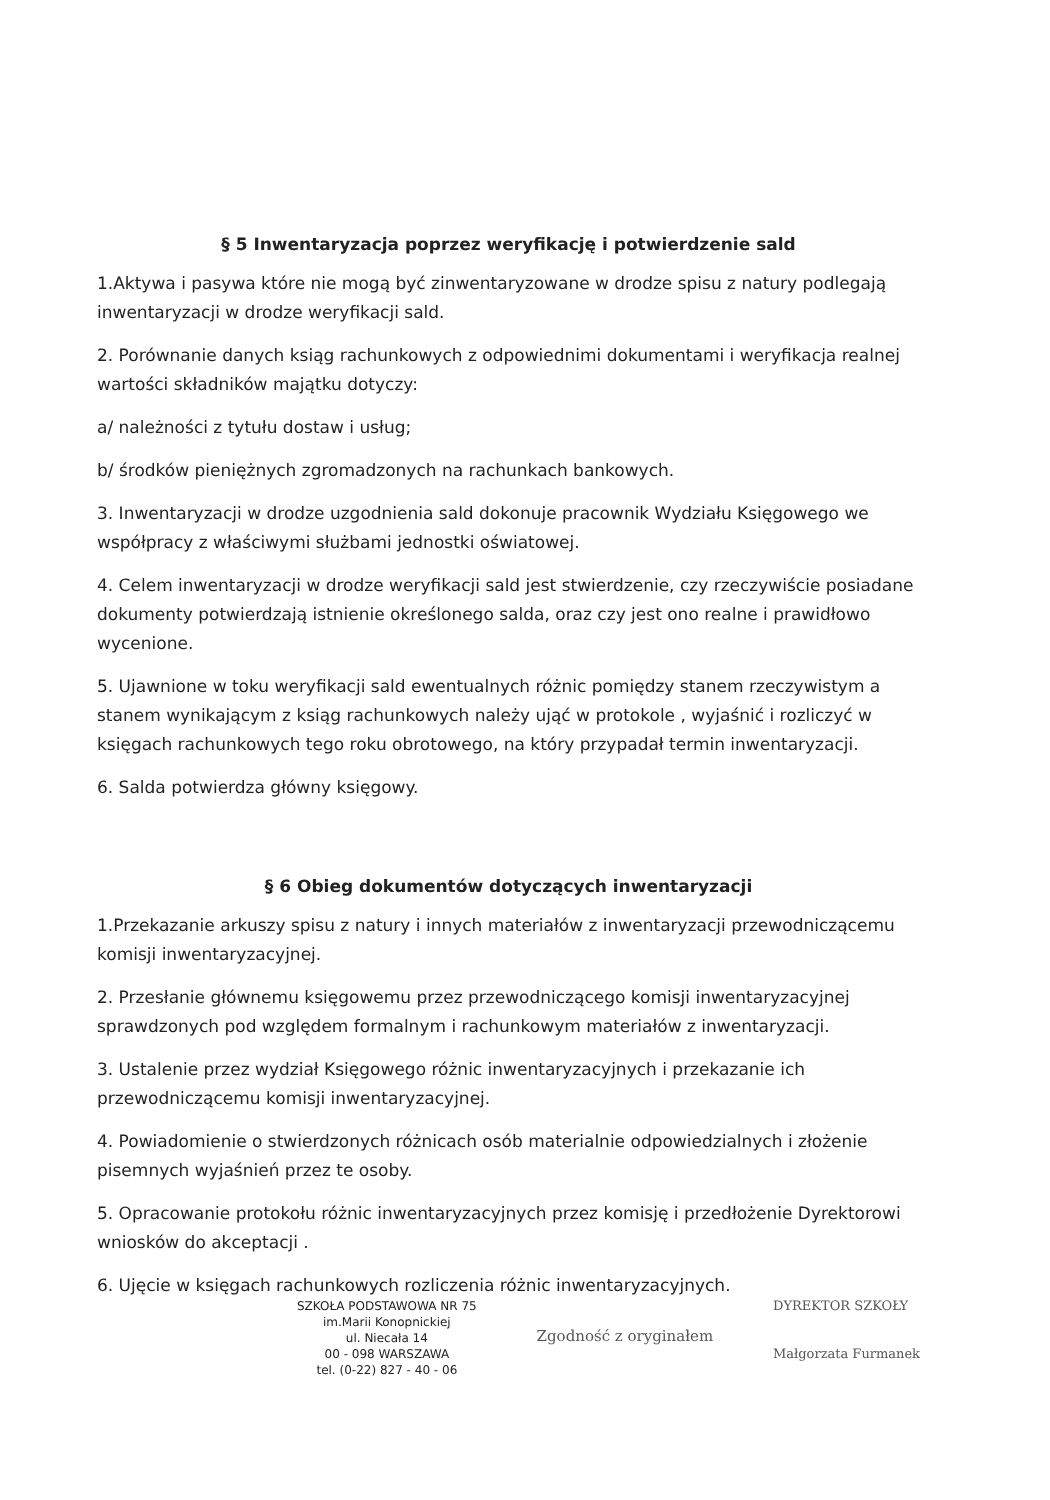§ 5 Inwentaryzacja poprzez weryfikację i potwierdzenie sald
1.Aktywa i pasywa które nie mogą być zinwentaryzowane w drodze spisu z natury podlegają inwentaryzacji w drodze weryfikacji sald.
2. Porównanie danych ksiąg rachunkowych z odpowiednimi dokumentami i weryfikacja realnej wartości składników majątku dotyczy:
a/ należności z tytułu dostaw i usług;
b/ środków pieniężnych zgromadzonych na rachunkach bankowych.
3. Inwentaryzacji w drodze uzgodnienia sald dokonuje pracownik Wydziału Księgowego we współpracy z właściwymi służbami jednostki oświatowej.
4. Celem inwentaryzacji w drodze weryfikacji sald jest stwierdzenie, czy rzeczywiście posiadane dokumenty potwierdzają istnienie określonego salda, oraz czy jest ono realne i prawidłowo wycenione.
5. Ujawnione w toku weryfikacji sald ewentualnych różnic pomiędzy stanem rzeczywistym a stanem wynikającym z ksiąg rachunkowych należy ująć w protokole , wyjaśnić i rozliczyć w księgach rachunkowych tego roku obrotowego, na który przypadał termin inwentaryzacji.
6. Salda potwierdza główny księgowy.
§ 6 Obieg dokumentów dotyczących inwentaryzacji
1.Przekazanie arkuszy spisu z natury i innych materiałów z inwentaryzacji przewodniczącemu komisji inwentaryzacyjnej.
2. Przesłanie głównemu księgowemu przez przewodniczącego komisji inwentaryzacyjnej sprawdzonych pod względem formalnym i rachunkowym materiałów z inwentaryzacji.
3. Ustalenie przez wydział Księgowego różnic inwentaryzacyjnych i przekazanie ich przewodniczącemu komisji inwentaryzacyjnej.
4. Powiadomienie o stwierdzonych różnicach osób materialnie odpowiedzialnych i złożenie pisemnych wyjaśnień przez te osoby.
5. Opracowanie protokołu różnic inwentaryzacyjnych przez komisję i przedłożenie Dyrektorowi wniosków do akceptacji .
6. Ujęcie w księgach rachunkowych rozliczenia różnic inwentaryzacyjnych.
SZKOŁA PODSTAWOWA NR 75
im.Marii Konopnickiej
ul. Niecała 14
00 - 098 WARSZAWA
tel. (0-22) 827 - 40 - 06
Zgodność z oryginałem
DYREKTOR SZKOŁY
Małgorzata Furmanek